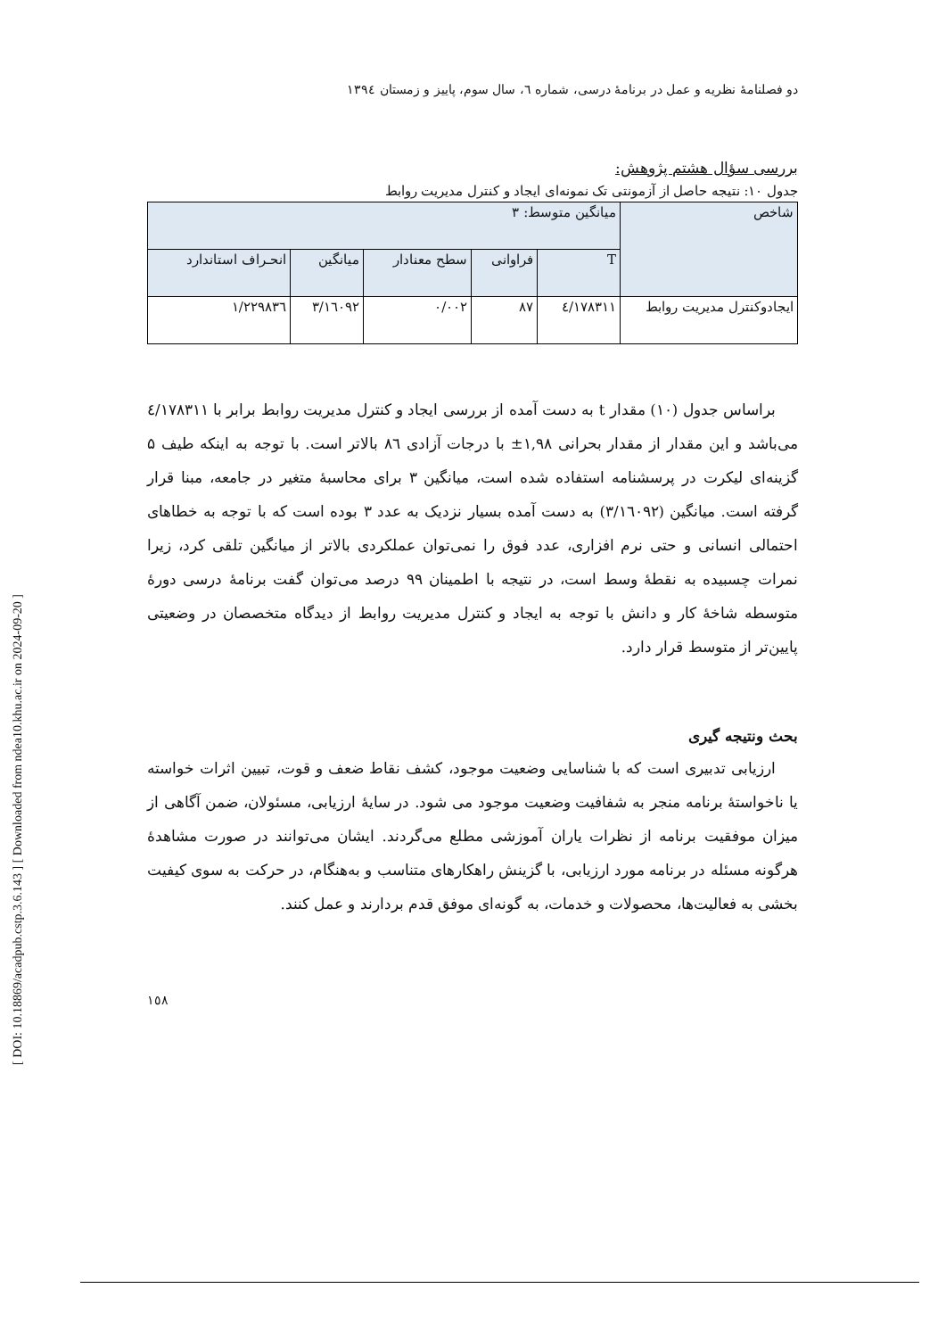[ DOI: 10.18869/acadpub.cstp.3.6.143 ] [ Downloaded from ndea10.khu.ac.ir on 2024-09-20 ]
دو فصلنامهٔ نظریه و عمل در برنامهٔ درسی، شماره ٦، سال سوم، پاییز و زمستان ١٣٩٤
بررسی سؤال هشتم پژوهش:
جدول ۱۰: نتیجه حاصل از آزمونتی تک نمونه‌ای ایجاد و کنترل مدیریت روابط
| شاخص | میانگین متوسط: ۳ | | | | |
| | T | فراوانی | سطح معنادار | میانگین | انحـراف استاندارد |
| ایجادوکنترل مدیریت روابط | ٤/١٧٨٣١١ | ٨٧ | ٠/٠٠٢ | ٣/١٦٠٩٢ | ١/٢٢٩٨٣٦ |
براساس جدول (۱۰) مقدار t به دست آمده از بررسی ایجاد و کنترل مدیریت روابط برابر با ٤/١٧٨٣١١ می‌باشد و این مقدار از مقدار بحرانی ۱,۹۸± با درجات آزادی ٨٦ بالاتر است. با توجه به اینکه طیف ۵ گزینه‌ای لیکرت در پرسشنامه استفاده شده است، میانگین ۳ برای محاسبهٔ متغیر در جامعه، مبنا قرار گرفته است. میانگین (٣/١٦٠٩٢) به دست آمده بسیار نزدیک به عدد ۳ بوده است که با توجه به خطاهای احتمالی انسانی و حتی نرم افزاری، عدد فوق را نمی‌توان عملکردی بالاتر از میانگین تلقی کرد، زیرا نمرات چسبیده به نقطهٔ وسط است، در نتیجه با اطمینان ۹۹ درصد می‌توان گفت برنامهٔ درسی دورهٔ متوسطه شاخهٔ کار و دانش با توجه به ایجاد و کنترل مدیریت روابط از دیدگاه متخصصان در وضعیتی پایین‌تر از متوسط قرار دارد.
بحث ونتیجه گیری
ارزیابی تدبیری است که با شناسایی وضعیت موجود، کشف نقاط ضعف و قوت، تبیین اثرات خواسته یا ناخواستهٔ برنامه منجر به شفافیت وضعیت موجود می شود. در سایهٔ ارزیابی، مسئولان، ضمن آگاهی از میزان موفقیت برنامه از نظرات یاران آموزشی مطلع می‌گردند. ایشان می‌توانند در صورت مشاهدهٔ هرگونه مسئله در برنامه مورد ارزیابی، با گزینش راهکارهای متناسب و به‌هنگام، در حرکت به سوی کیفیت بخشی به فعالیت‌ها، محصولات و خدمات، به گونه‌ای موفق قدم بردارند و عمل کنند.
١٥٨